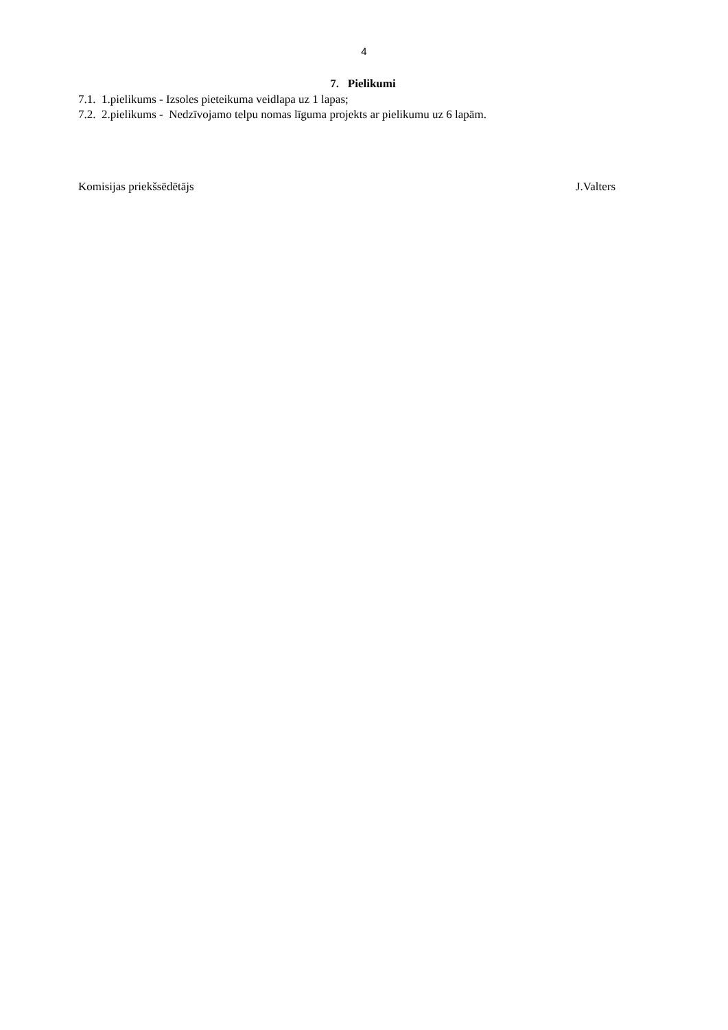4
7. Pielikumi
7.1. 1.pielikums - Izsoles pieteikuma veidlapa uz 1 lapas;
7.2. 2.pielikums - Nedzīvojamo telpu nomas līguma projekts ar pielikumu uz 6 lapām.
Komisijas priekšsēdētājs J.Valters